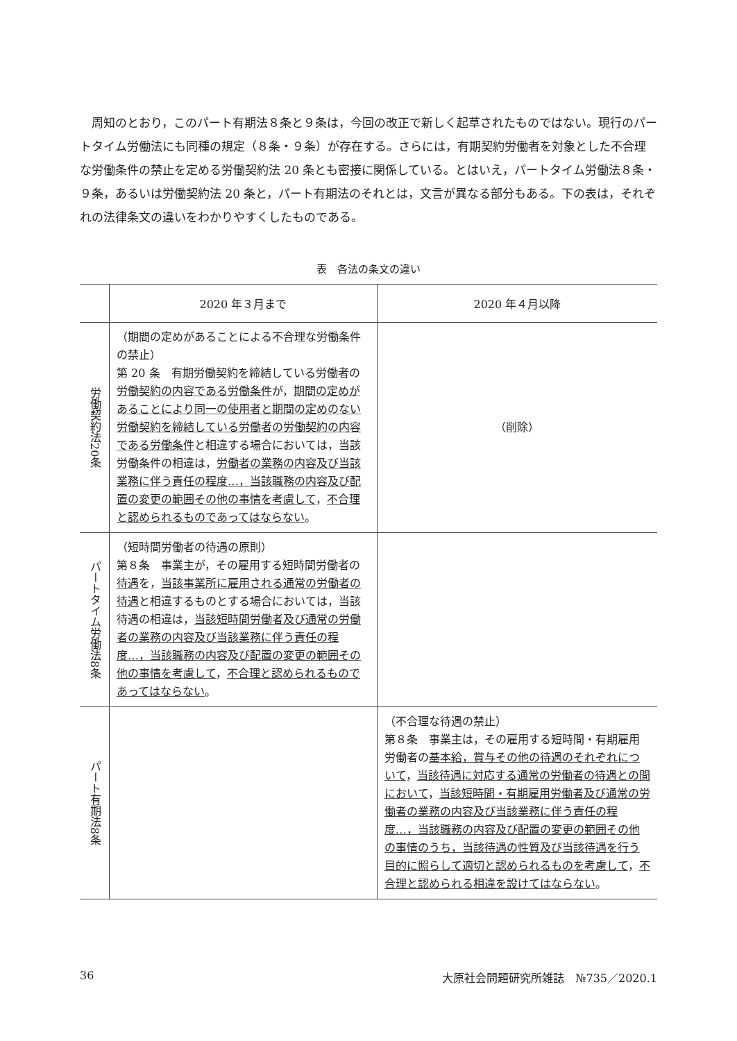周知のとおり，このパート有期法８条と９条は，今回の改正で新しく起草されたものではない。現行のパートタイム労働法にも同種の規定（８条・９条）が存在する。さらには，有期契約労働者を対象とした不合理な労働条件の禁止を定める労働契約法 20 条とも密接に関係している。とはいえ，パートタイム労働法８条・９条，あるいは労働契約法 20 条と，パート有期法のそれとは，文言が異なる部分もある。下の表は，それぞれの法律条文の違いをわかりやすくしたものである。
表　各法の条文の違い
| | 2020 年３月まで | 2020 年４月以降 |
| --- | --- | --- |
| 労働契約法20条 | （期間の定めがあることによる不合理な労働条件の禁止） 第 20 条 有期労働契約を締結している労働者の 労働契約の内容である労働条件 が， 期間の定めがあることにより 同一の使用者と期間の定めのない労働契約を締結している労働者の労働契約の内容である労働条件 と相違する場合においては，当該労働条件の相違は， 労働者の業務の内容及び当該業務に伴う責任の程度…，当該職務の内容及び配置の変更の範囲その他の事情を考慮して ， 不合理と認められるものであってはならない 。 | （削除） |
| パートタイム労働法8条 | （短時間労働者の待遇の原則） 第８条 事業主が，その雇用する短時間労働者の 待遇 を， 当該事業所に雇用される通常の労働者の待遇 と相違するものとする場合においては，当該待遇の相違は， 当該短時間労働者及び通常の労働者の業務の内容及び当該業務に伴う責任の程度…，当該職務の内容及び配置の変更の範囲その他の事情を考慮して ， 不合理と認められるものであってはならない 。 | |
| パート有期法8条 | | （不合理な待遇の禁止） 第８条 事業主は，その雇用する短時間・有期雇用労働者の 基本給，賞与その他の待遇のそれぞれについて ， 当該待遇に対応する通常の労働者の待遇との間において ， 当該短時間・有期雇用労働者及び通常の労働者の業務の内容及び当該業務に伴う責任の程度…，当該職務の内容及び配置の変更の範囲その他の事情のうち，当該待遇の性質及び当該待遇を行う目的に照らして適切と認められるものを考慮して ， 不合理と認められる相違を設けてはならない 。 |
36 大原社会問題研究所雑誌　№735／2020.1